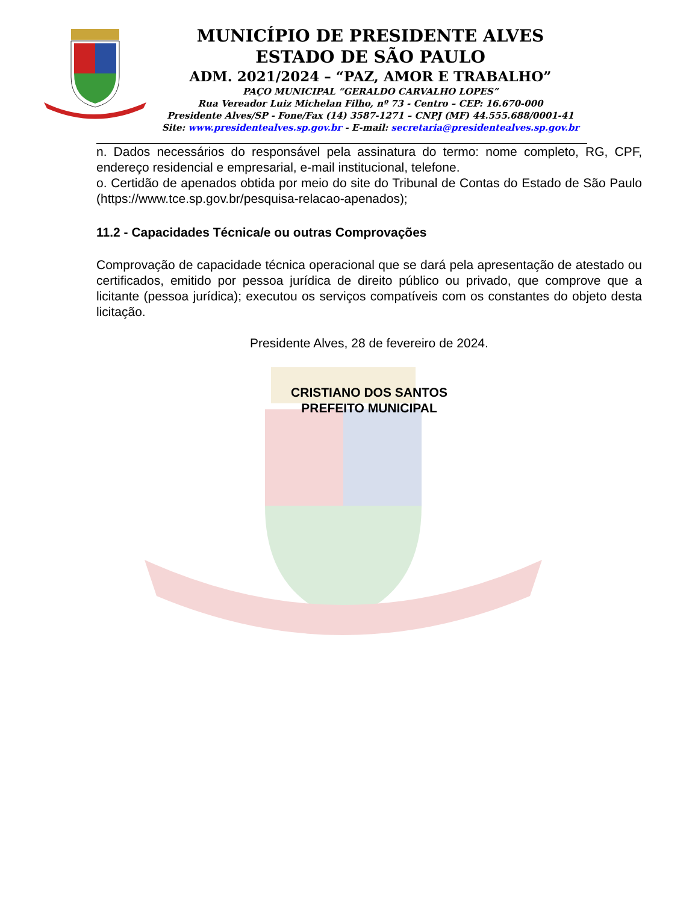MUNICÍPIO DE PRESIDENTE ALVES
ESTADO DE SÃO PAULO
ADM. 2021/2024 – “PAZ, AMOR E TRABALHO”
PAÇO MUNICIPAL “GERALDO CARVALHO LOPES”
Rua Vereador Luiz Michelan Filho, nº 73 - Centro – CEP: 16.670-000
Presidente Alves/SP - Fone/Fax (14) 3587-1271 – CNPJ (MF) 44.555.688/0001-41
Site: www.presidentealves.sp.gov.br - E-mail: secretaria@presidentealves.sp.gov.br
n. Dados necessários do responsável pela assinatura do termo: nome completo, RG, CPF, endereço residencial e empresarial, e-mail institucional, telefone.
o. Certidão de apenados obtida por meio do site do Tribunal de Contas do Estado de São Paulo (https://www.tce.sp.gov.br/pesquisa-relacao-apenados);
11.2 - Capacidades Técnica/e ou outras Comprovações
Comprovação de capacidade técnica operacional que se dará pela apresentação de atestado ou certificados, emitido por pessoa jurídica de direito público ou privado, que comprove que a licitante (pessoa jurídica); executou os serviços compatíveis com os constantes do objeto desta licitação.
Presidente Alves, 28 de fevereiro de 2024.
CRISTIANO DOS SANTOS
PREFEITO MUNICIPAL